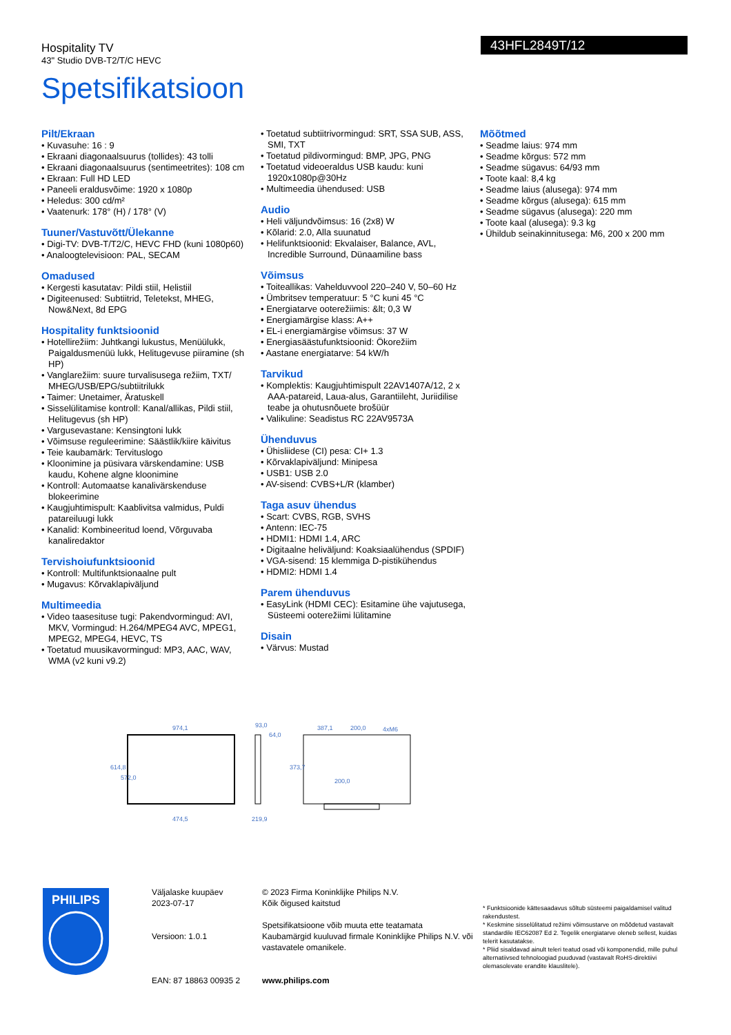Hospitality TV
43" Studio DVB-T2/T/C HEVC
43HFL2849T/12
Spetsifikatsioon
Pilt/Ekraan
• Kuvasuhe: 16 : 9
• Ekraani diagonaalsuurus (tollides): 43 tolli
• Ekraani diagonaalsuurus (sentimeetrites): 108 cm
• Ekraan: Full HD LED
• Paneeli eraldusvõime: 1920 x 1080p
• Heledus: 300 cd/m²
• Vaatenurk: 178° (H) / 178° (V)
Tuuner/Vastuvõtt/Ülekanne
• Digi-TV: DVB-T/T2/C, HEVC FHD (kuni 1080p60)
• Analoogtelevisioon: PAL, SECAM
Omadused
• Kergesti kasutatav: Pildi stiil, Helistiil
• Digiteenused: Subtiitrid, Teletekst, MHEG, Now&Next, 8d EPG
Hospitality funktsioonid
• Hotellirežiim: Juhtkangi lukustus, Menüülukk, Paigaldusmenüü lukk, Helitugevuse piiramine (sh HP)
• Vanglarežiim: suure turvalisusega režiim, TXT/ MHEG/USB/EPG/subtiitrilukk
• Taimer: Unetaimer, Äratuskell
• Sisselülitamise kontroll: Kanal/allikas, Pildi stiil, Helitugevus (sh HP)
• Vargusevastane: Kensingtoni lukk
• Võimsuse reguleerimine: Säästlik/kiire käivitus
• Teie kaubamärk: Tervituslogo
• Kloonimine ja püsivara värskendamine: USB kaudu, Kohene algne kloonimine
• Kontroll: Automaatse kanalivärskenduse blokeerimine
• Kaugjuhtimispult: Kaablivitsa valmidus, Puldi patareiluugi lukk
• Kanalid: Kombineeritud loend, Võrguvaba kanaliredaktor
Tervishoiufunktsioonid
• Kontroll: Multifunktsionaalne pult
• Mugavus: Kõrvaklapiväljund
Multimeedia
• Video taasesituse tugi: Pakendvormingud: AVI, MKV, Vormingud: H.264/MPEG4 AVC, MPEG1, MPEG2, MPEG4, HEVC, TS
• Toetatud muusikavormingud: MP3, AAC, WAV, WMA (v2 kuni v9.2)
• Toetatud subtiitrivormingud: SRT, SSA SUB, ASS, SMI, TXT
• Toetatud pildivormingud: BMP, JPG, PNG
• Toetatud videoeraldus USB kaudu: kuni 1920x1080p@30Hz
• Multimeedia ühendused: USB
Audio
• Heli väljundvõimsus: 16 (2x8) W
• Kõlarid: 2.0, Alla suunatud
• Helifunktsioonid: Ekvalaiser, Balance, AVL, Incredible Surround, Dünaamiline bass
Võimsus
• Toiteallikas: Vahelduvvool 220–240 V, 50–60 Hz
• Ümbritsev temperatuur: 5 °C kuni 45 °C
• Energiatarve ooterežiimis: &lt; 0,3 W
• Energiamärgise klass: A++
• EL-i energiamärgise võimsus: 37 W
• Energiasäästufunktsioonid: Ökorežiim
• Aastane energiatarve: 54 kW/h
Tarvikud
• Komplektis: Kaugjuhtimispult 22AV1407A/12, 2 x AAA-patareid, Laua-alus, Garantiileht, Juriidilise teabe ja ohutusnõuete brošüür
• Valikuline: Seadistus RC 22AV9573A
Ühenduvus
• Ühisliidese (CI) pesa: CI+ 1.3
• Kõrvaklapiväljund: Minipesa
• USB1: USB 2.0
• AV-sisend: CVBS+L/R (klamber)
Taga asuv ühendus
• Scart: CVBS, RGB, SVHS
• Antenn: IEC-75
• HDMI1: HDMI 1.4, ARC
• Digitaalne heliväljund: Koaksiaalühendus (SPDIF)
• VGA-sisend: 15 klemmiga D-pistikühendus
• HDMI2: HDMI 1.4
Parem ühenduvus
• EasyLink (HDMI CEC): Esitamine ühe vajutusega, Süsteemi ooterežiimi lülitamine
Disain
• Värvus: Mustad
Mõõtmed
• Seadme laius: 974 mm
• Seadme kõrgus: 572 mm
• Seadme sügavus: 64/93 mm
• Toote kaal: 8,4 kg
• Seadme laius (alusega): 974 mm
• Seadme kõrgus (alusega): 615 mm
• Seadme sügavus (alusega): 220 mm
• Toote kaal (alusega): 9.3 kg
• Ühildub seinakinnitusega: M6, 200 x 200 mm
974,1
93,0
64,0
387,1
200,0
4xM6
474,5
219,9
614,8
572,0
373,7
200,0
PHILIPS
Väljalaske kuupäev
2023-07-17
Versioon: 1.0.1
EAN: 87 18863 00935 2
© 2023 Firma Koninklijke Philips N.V.
Kõik õigused kaitstud
Spetsifikatsioone võib muuta ette teatamata
Kaubamärgid kuuluvad firmale Koninklijke Philips N.V. või vastavatele omanikele.
www.philips.com
* Funktsioonide kättesaadavus sõltub süsteemi paigaldamisel valitud rakendustest.
* Keskmine sisselülitatud režiimi võimsustarve on mõõdetud vastavalt standardile IEC62087 Ed 2. Tegelik energiatarve oleneb sellest, kuidas telerit kasutatakse.
* Pliid sisaldavad ainult teleri teatud osad või komponendid, mille puhul alternatiivsed tehnoloogiad puuduvad (vastavalt RoHS-direktiivi olemasolevate erandite klauslitele).